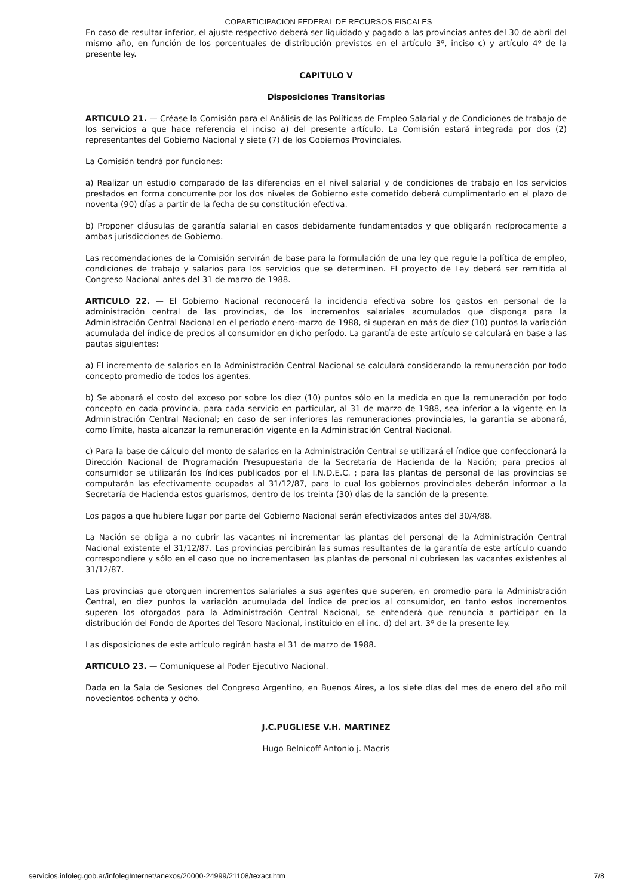COPARTICIPACION FEDERAL DE RECURSOS FISCALES
En caso de resultar inferior, el ajuste respectivo deberá ser liquidado y pagado a las provincias antes del 30 de abril del mismo año, en función de los porcentuales de distribución previstos en el artículo 3º, inciso c) y artículo 4º de la presente ley.
CAPITULO V
Disposiciones Transitorias
ARTICULO 21. — Créase la Comisión para el Análisis de las Políticas de Empleo Salarial y de Condiciones de trabajo de los servicios a que hace referencia el inciso a) del presente artículo. La Comisión estará integrada por dos (2) representantes del Gobierno Nacional y siete (7) de los Gobiernos Provinciales.
La Comisión tendrá por funciones:
a) Realizar un estudio comparado de las diferencias en el nivel salarial y de condiciones de trabajo en los servicios prestados en forma concurrente por los dos niveles de Gobierno este cometido deberá cumplimentarlo en el plazo de noventa (90) días a partir de la fecha de su constitución efectiva.
b) Proponer cláusulas de garantía salarial en casos debidamente fundamentados y que obligarán recíprocamente a ambas jurisdicciones de Gobierno.
Las recomendaciones de la Comisión servirán de base para la formulación de una ley que regule la política de empleo, condiciones de trabajo y salarios para los servicios que se determinen. El proyecto de Ley deberá ser remitida al Congreso Nacional antes del 31 de marzo de 1988.
ARTICULO 22. — El Gobierno Nacional reconocerá la incidencia efectiva sobre los gastos en personal de la administración central de las provincias, de los incrementos salariales acumulados que disponga para la Administración Central Nacional en el período enero-marzo de 1988, si superan en más de diez (10) puntos la variación acumulada del índice de precios al consumidor en dicho período. La garantía de este artículo se calculará en base a las pautas siguientes:
a) El incremento de salarios en la Administración Central Nacional se calculará considerando la remuneración por todo concepto promedio de todos los agentes.
b) Se abonará el costo del exceso por sobre los diez (10) puntos sólo en la medida en que la remuneración por todo concepto en cada provincia, para cada servicio en particular, al 31 de marzo de 1988, sea inferior a la vigente en la Administración Central Nacional; en caso de ser inferiores las remuneraciones provinciales, la garantía se abonará, como límite, hasta alcanzar la remuneración vigente en la Administración Central Nacional.
c) Para la base de cálculo del monto de salarios en la Administración Central se utilizará el índice que confeccionará la Dirección Nacional de Programación Presupuestaria de la Secretaría de Hacienda de la Nación; para precios al consumidor se utilizarán los índices publicados por el I.N.D.E.C. ; para las plantas de personal de las provincias se computarán las efectivamente ocupadas al 31/12/87, para lo cual los gobiernos provinciales deberán informar a la Secretaría de Hacienda estos guarismos, dentro de los treinta (30) días de la sanción de la presente.
Los pagos a que hubiere lugar por parte del Gobierno Nacional serán efectivizados antes del 30/4/88.
La Nación se obliga a no cubrir las vacantes ni incrementar las plantas del personal de la Administración Central Nacional existente el 31/12/87. Las provincias percibirán las sumas resultantes de la garantía de este artículo cuando correspondiere y sólo en el caso que no incrementasen las plantas de personal ni cubriesen las vacantes existentes al 31/12/87.
Las provincias que otorguen incrementos salariales a sus agentes que superen, en promedio para la Administración Central, en diez puntos la variación acumulada del índice de precios al consumidor, en tanto estos incrementos superen los otorgados para la Administración Central Nacional, se entenderá que renuncia a participar en la distribución del Fondo de Aportes del Tesoro Nacional, instituido en el inc. d) del art. 3º de la presente ley.
Las disposiciones de este artículo regirán hasta el 31 de marzo de 1988.
ARTICULO 23. — Comuníquese al Poder Ejecutivo Nacional.
Dada en la Sala de Sesiones del Congreso Argentino, en Buenos Aires, a los siete días del mes de enero del año mil novecientos ochenta y ocho.
J.C.PUGLIESE V.H. MARTINEZ
Hugo Belnicoff Antonio j. Macris
servicios.infoleg.gob.ar/infolegInternet/anexos/20000-24999/21108/texact.htm 7/8